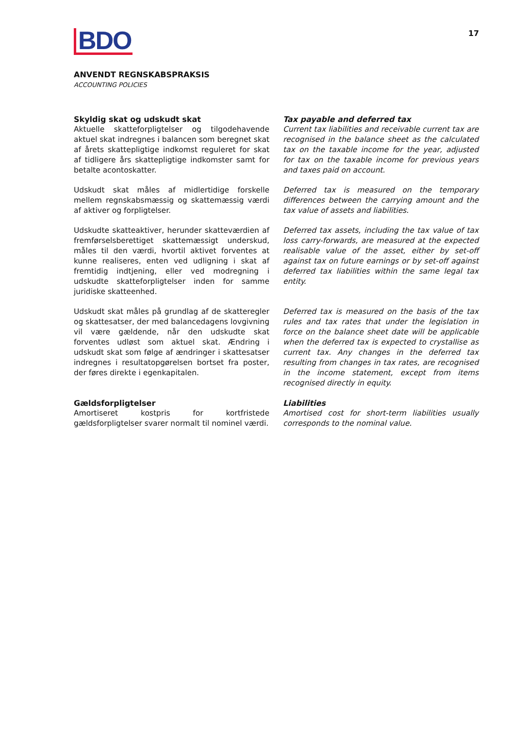BDO
17
ANVENDT REGNSKABSPRAKSIS
ACCOUNTING POLICIES
Skyldig skat og udskudt skat
Aktuelle skatteforpligtelser og tilgodehavende aktuel skat indregnes i balancen som beregnet skat af årets skattepligtige indkomst reguleret for skat af tidligere års skattepligtige indkomster samt for betalte acontoskatter.
Tax payable and deferred tax
Current tax liabilities and receivable current tax are recognised in the balance sheet as the calculated tax on the taxable income for the year, adjusted for tax on the taxable income for previous years and taxes paid on account.
Udskudt skat måles af midlertidige forskelle mellem regnskabsmæssig og skattemæssig værdi af aktiver og forpligtelser.
Deferred tax is measured on the temporary differences between the carrying amount and the tax value of assets and liabilities.
Udskudte skatteaktiver, herunder skatteværdien af fremførselsberettiget skattemæssigt underskud, måles til den værdi, hvortil aktivet forventes at kunne realiseres, enten ved udligning i skat af fremtidig indtjening, eller ved modregning i udskudte skatteforpligtelser inden for samme juridiske skatteenhed.
Deferred tax assets, including the tax value of tax loss carry-forwards, are measured at the expected realisable value of the asset, either by set-off against tax on future earnings or by set-off against deferred tax liabilities within the same legal tax entity.
Udskudt skat måles på grundlag af de skatteregler og skattesatser, der med balancedagens lovgivning vil være gældende, når den udskudte skat forventes udløst som aktuel skat. Ændring i udskudt skat som følge af ændringer i skattesatser indregnes i resultatopgørelsen bortset fra poster, der føres direkte i egenkapitalen.
Deferred tax is measured on the basis of the tax rules and tax rates that under the legislation in force on the balance sheet date will be applicable when the deferred tax is expected to crystallise as current tax. Any changes in the deferred tax resulting from changes in tax rates, are recognised in the income statement, except from items recognised directly in equity.
Gældsforpligtelser
Amortiseret kostpris for kortfristede gældsforpligtelser svarer normalt til nominel værdi.
Liabilities
Amortised cost for short-term liabilities usually corresponds to the nominal value.